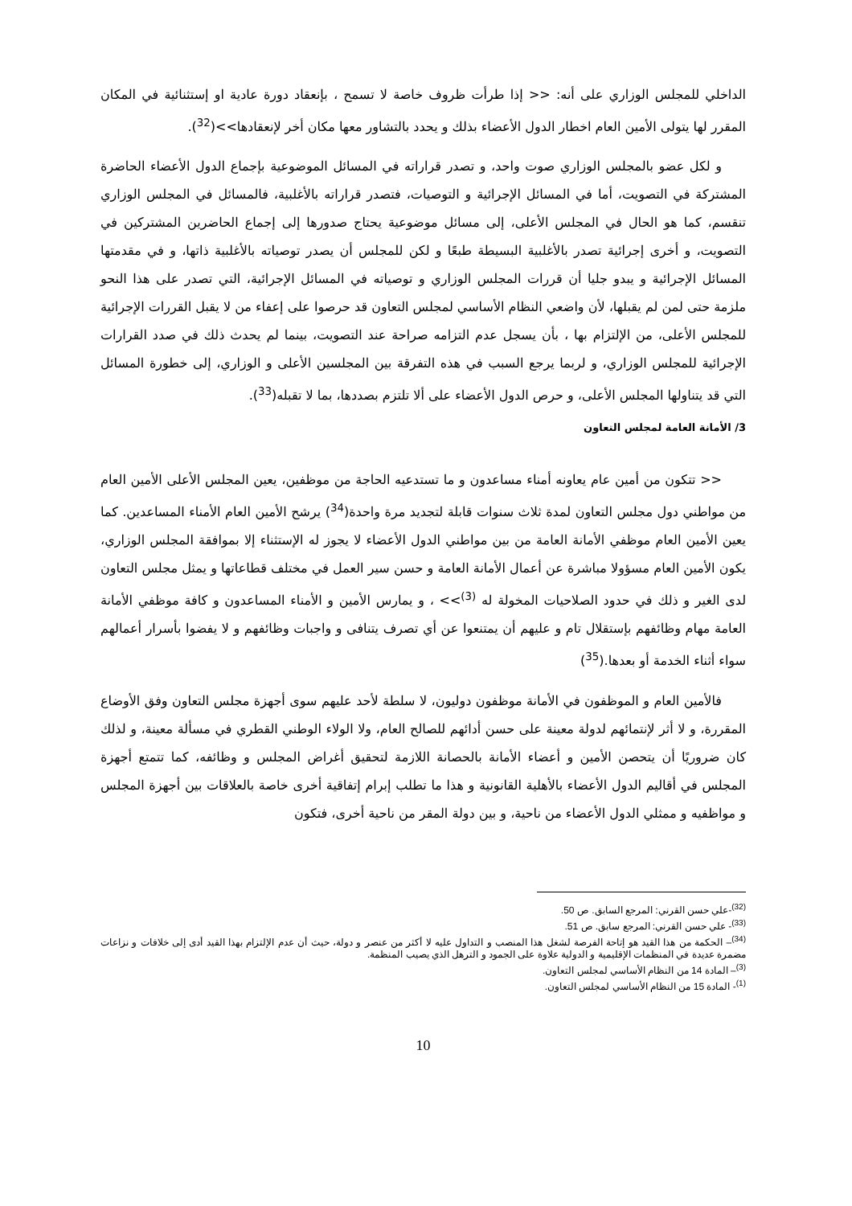الداخلي للمجلس الوزاري على أنه: << إذا طرأت ظروف خاصة لا تسمح ، بإنعقاد دورة عادية او إستثنائية في المكان المقرر لها يتولى الأمين العام اخطار الدول الأعضاء بذلك و يحدد بالتشاور معها مكان أخر لإنعقادها>>(<sup>32</sup>).
و لكل عضو بالمجلس الوزاري صوت واحد، و تصدر قراراته في المسائل الموضوعية بإجماع الدول الأعضاء الحاضرة المشتركة في التصويت، أما في المسائل الإجرائية و التوصيات، فتصدر قراراته بالأغلبية، فالمسائل في المجلس الوزاري تنقسم، كما هو الحال في المجلس الأعلى، إلى مسائل موضوعية يحتاج صدورها إلى إجماع الحاضرين المشتركين في التصويت، و أخرى إجرائية تصدر بالأغلبية البسيطة طبعًا و لكن للمجلس أن يصدر توصياته بالأغلبية ذاتها، و في مقدمتها المسائل الإجرائية و يبدو جليا أن قررات المجلس الوزاري و توصياته في المسائل الإجرائية، التي تصدر على هذا النحو ملزمة حتى لمن لم يقبلها، لأن واضعي النظام الأساسي لمجلس التعاون قد حرصوا على إعفاء من لا يقبل القررات الإجرائية للمجلس الأعلى، من الإلتزام بها ، بأن يسجل عدم التزامه صراحة عند التصويت، بينما لم يحدث ذلك في صدد القرارات الإجرائية للمجلس الوزاري، و لربما يرجع السبب في هذه التفرقة بين المجلسين الأعلى و الوزاري، إلى خطورة المسائل التي قد يتناولها المجلس الأعلى، و حرص الدول الأعضاء على ألا تلتزم بصددها، بما لا تقبله(<sup>33</sup>).
3/ الأمانة العامة لمجلس التعاون
<< تتكون من أمين عام يعاونه أمناء مساعدون و ما تستدعيه الحاجة من موظفين، يعين المجلس الأعلى الأمين العام من مواطني دول مجلس التعاون لمدة ثلاث سنوات قابلة لتجديد مرة واحدة(<sup>34</sup>) يرشح الأمين العام الأمناء المساعدين. كما يعين الأمين العام موظفي الأمانة العامة من بين مواطني الدول الأعضاء لا يجوز له الإستثناء إلا بموافقة المجلس الوزاري، يكون الأمين العام مسؤولا مباشرة عن أعمال الأمانة العامة و حسن سير العمل في مختلف قطاعاتها و يمثل مجلس التعاون لدى الغير و ذلك في حدود الصلاحيات المخولة له <sup>(3)</sup>>> ، و يمارس الأمين و الأمناء المساعدون و كافة موظفي الأمانة العامة مهام وظائفهم بإستقلال تام و عليهم أن يمتنعوا عن أي تصرف يتنافى و واجبات وظائفهم و لا يفضوا بأسرار أعمالهم سواء أثناء الخدمة أو بعدها.(<sup>35</sup>)
فالأمين العام و الموظفون في الأمانة موظفون دوليون، لا سلطة لأحد عليهم سوى أجهزة مجلس التعاون وفق الأوضاع المقررة، و لا أثر لإنتمائهم لدولة معينة على حسن أدائهم للصالح العام، ولا الولاء الوطني القطري في مسألة معينة، و لذلك كان ضروريًا أن يتحصن الأمين و أعضاء الأمانة بالحصانة اللازمة لتحقيق أغراض المجلس و وظائفه، كما تتمتع أجهزة المجلس في أقاليم الدول الأعضاء بالأهلية القانونية و هذا ما تطلب إبرام إتفاقية أخرى خاصة بالعلاقات بين أجهزة المجلس و مواظفيه و ممثلي الدول الأعضاء من ناحية، و بين دولة المقر من ناحية أخرى، فتكون
<sup>(32)</sup>-علي حسن القرني: المرجع السابق. ص 50.
<sup>(33)</sup>- علي حسن القرني: المرجع سابق. ص 51.
<sup>(34)</sup>– الحكمة من هذا القيد هو إتاحة الفرصة لشغل هذا المنصب و التداول عليه لا أكثر من عنصر و دولة، حيث أن عدم الإلتزام بهذا القيد أدى إلى خلافات و نزاعات مضمرة عديدة في المنظمات الإقليمية و الدولية علاوة على الجمود و الترهل الذي يصيب المنظمة.
<sup>(3)</sup>– المادة 14 من النظام الأساسي لمجلس التعاون.
<sup>(1)</sup>- المادة 15 من النظام الأساسي لمجلس التعاون.
10